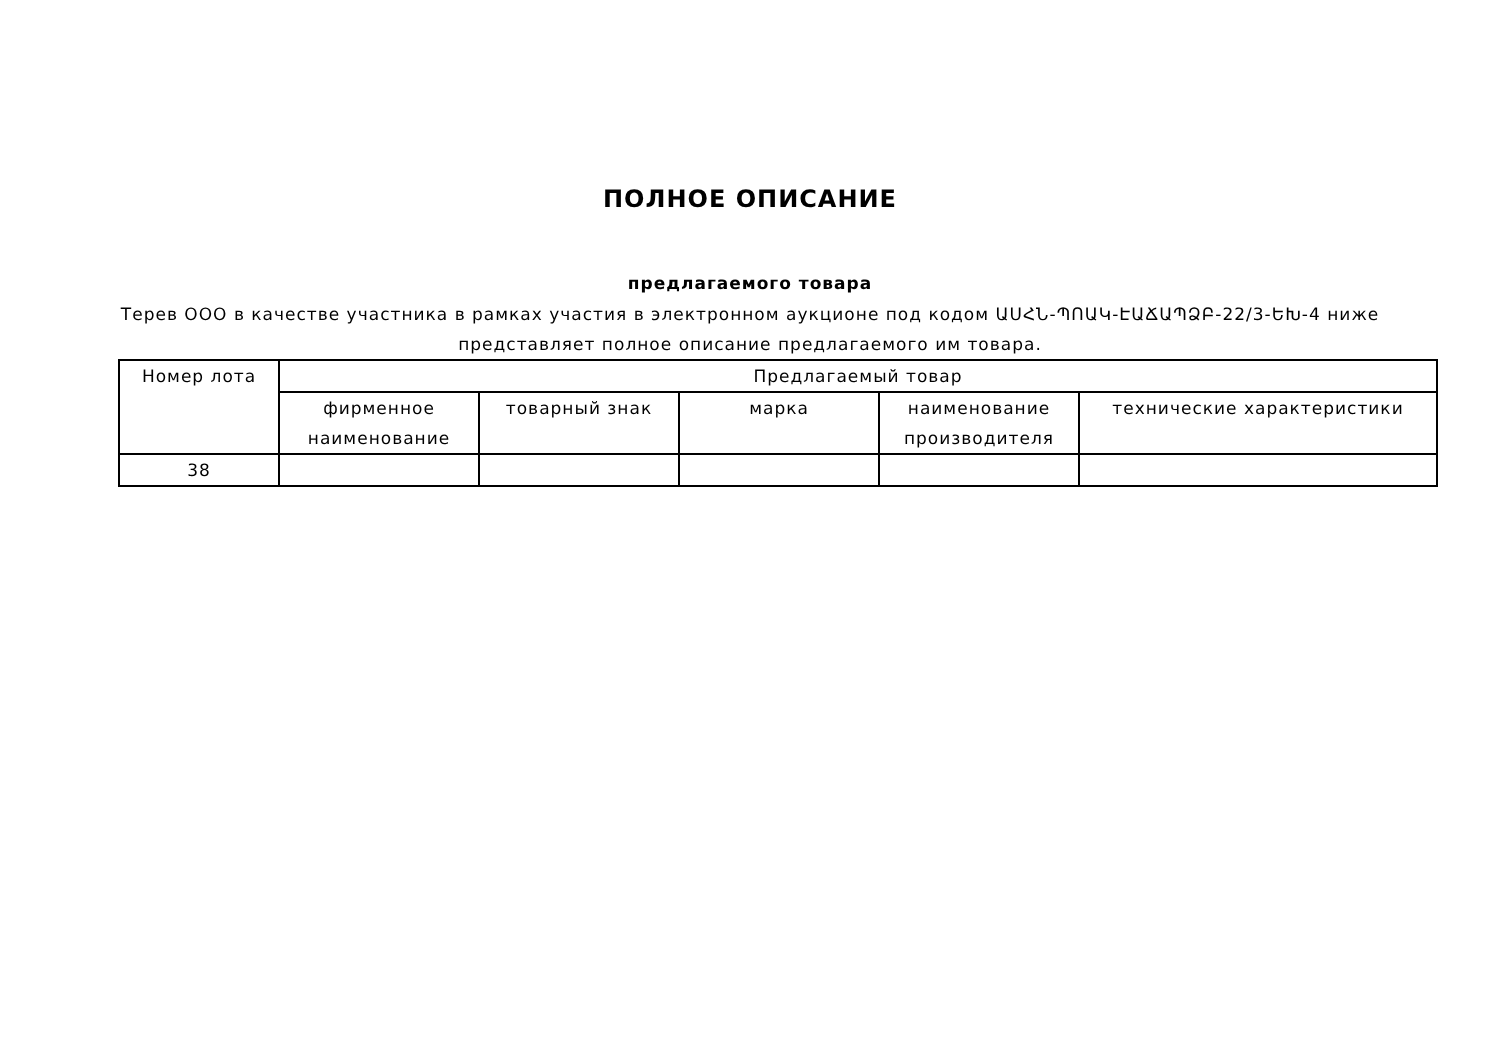ПОЛНОЕ ОПИСАНИЕ
предлагаемого товара
Терев ООО в качестве участника в рамках участия в электронном аукционе под кодом ԱՍՀՆ-ՊՈԱԿ-ԷԱՃԱՊՁԲ-22/3-ԵԽ-4 ниже представляет полное описание предлагаемого им товара.
| Номер лота | Предлагаемый товар | | | | |
| --- | --- | --- | --- | --- | --- |
| | фирменное наименование | товарный знак | марка | наименование производителя | технические характеристики |
| 38 | | | | | |